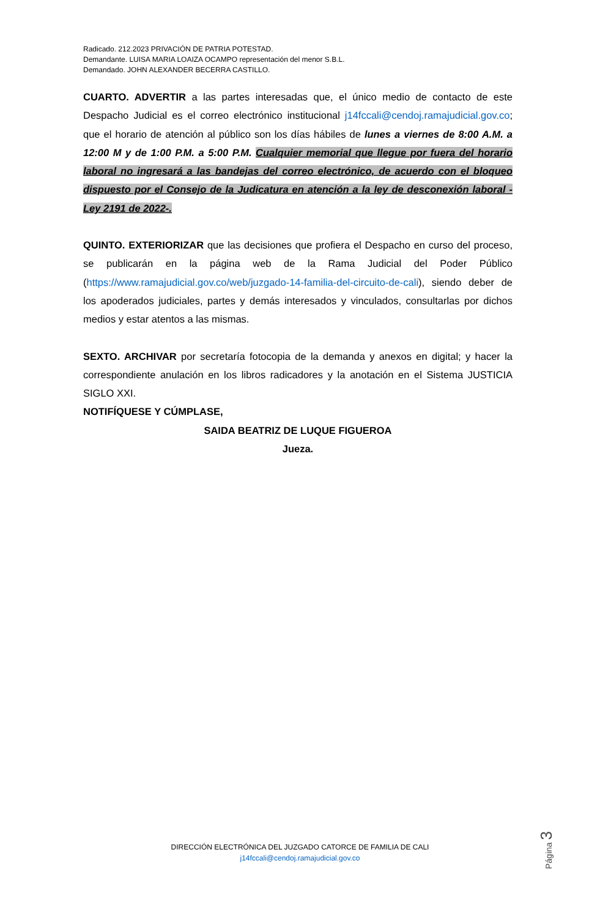Radicado. 212.2023 PRIVACIÓN DE PATRIA POTESTAD.
Demandante. LUISA MARIA LOAIZA OCAMPO representación del menor S.B.L.
Demandado. JOHN ALEXANDER BECERRA CASTILLO.
CUARTO. ADVERTIR a las partes interesadas que, el único medio de contacto de este Despacho Judicial es el correo electrónico institucional j14fccali@cendoj.ramajudicial.gov.co; que el horario de atención al público son los días hábiles de lunes a viernes de 8:00 A.M. a 12:00 M y de 1:00 P.M. a 5:00 P.M. Cualquier memorial que llegue por fuera del horario laboral no ingresará a las bandejas del correo electrónico, de acuerdo con el bloqueo dispuesto por el Consejo de la Judicatura en atención a la ley de desconexión laboral -Ley 2191 de 2022-.
QUINTO. EXTERIORIZAR que las decisiones que profiera el Despacho en curso del proceso, se publicarán en la página web de la Rama Judicial del Poder Público (https://www.ramajudicial.gov.co/web/juzgado-14-familia-del-circuito-de-cali), siendo deber de los apoderados judiciales, partes y demás interesados y vinculados, consultarlas por dichos medios y estar atentos a las mismas.
SEXTO. ARCHIVAR por secretaría fotocopia de la demanda y anexos en digital; y hacer la correspondiente anulación en los libros radicadores y la anotación en el Sistema JUSTICIA SIGLO XXI.
NOTIFÍQUESE Y CÚMPLASE,
SAIDA BEATRIZ DE LUQUE FIGUEROA
Jueza.
Página 3
DIRECCIÓN ELECTRÓNICA DEL JUZGADO CATORCE DE FAMILIA DE CALI
j14fccali@cendoj.ramajudicial.gov.co